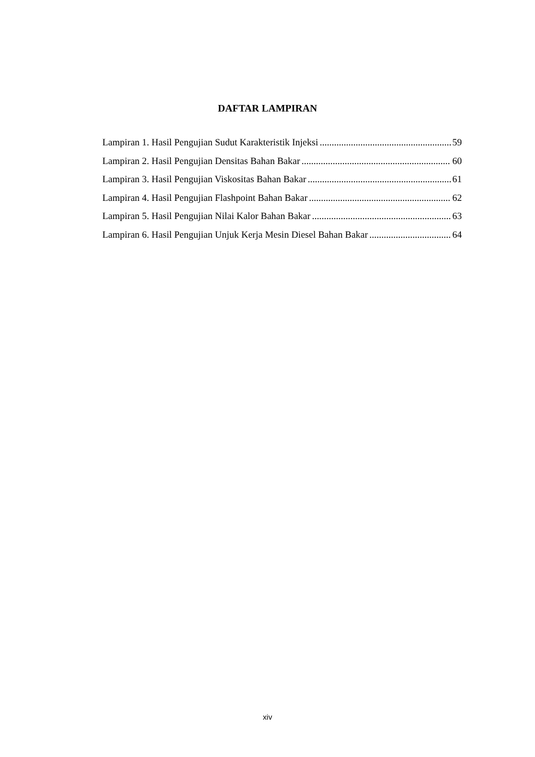DAFTAR LAMPIRAN
Lampiran 1. Hasil Pengujian Sudut Karakteristik Injeksi 59
Lampiran 2. Hasil Pengujian Densitas Bahan Bakar 60
Lampiran 3. Hasil Pengujian Viskositas Bahan Bakar 61
Lampiran 4. Hasil Pengujian Flashpoint Bahan Bakar 62
Lampiran 5. Hasil Pengujian Nilai Kalor Bahan Bakar 63
Lampiran 6. Hasil Pengujian Unjuk Kerja Mesin Diesel Bahan Bakar 64
xiv